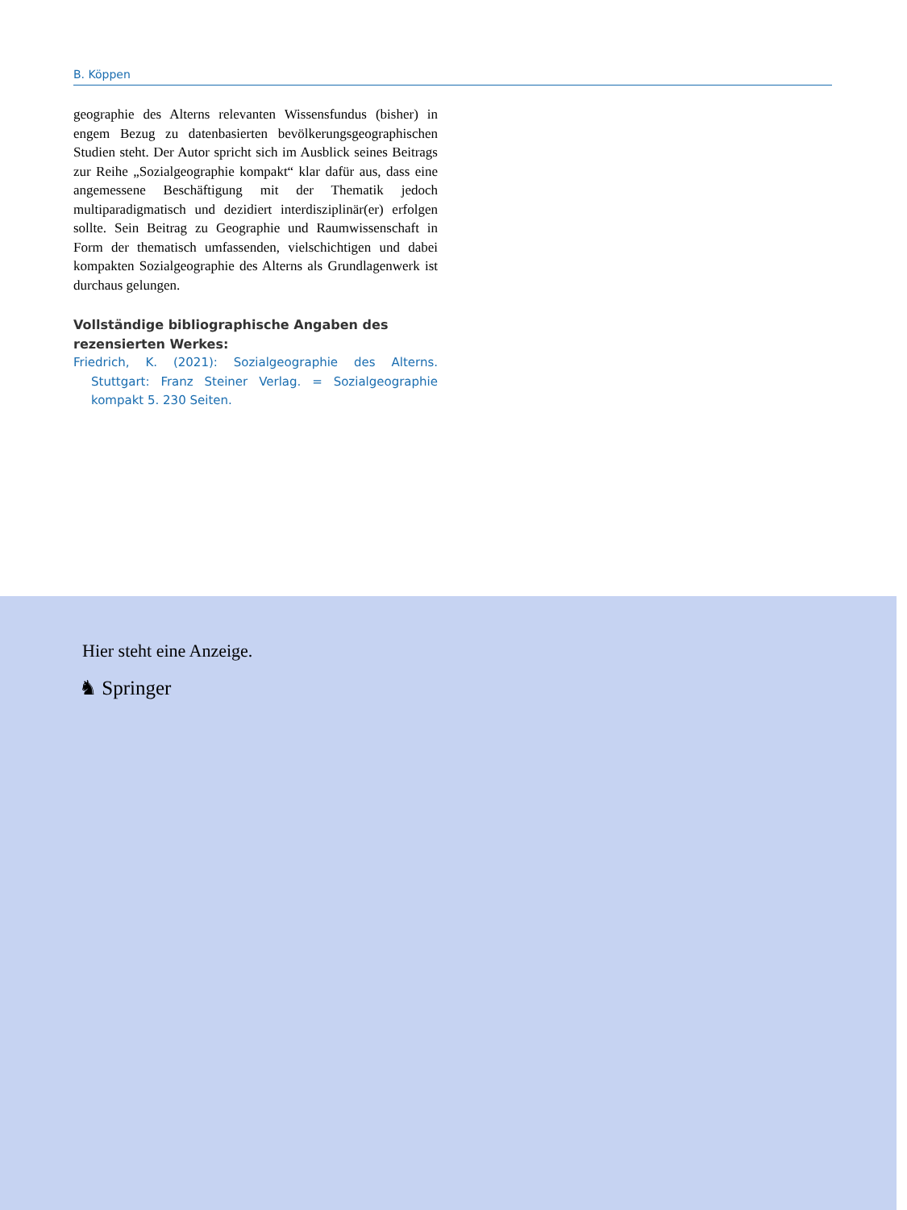B. Köppen
geographie des Alterns relevanten Wissensfundus (bisher) in engem Bezug zu datenbasierten bevölkerungsgeographischen Studien steht. Der Autor spricht sich im Ausblick seines Beitrags zur Reihe „Sozialgeographie kompakt“ klar dafür aus, dass eine angemessene Beschäftigung mit der Thematik jedoch multiparadigmatisch und dezidiert interdisziplinär(er) erfolgen sollte. Sein Beitrag zu Geographie und Raumwissenschaft in Form der thematisch umfassenden, vielschichtigen und dabei kompakten Sozialgeographie des Alterns als Grundlagenwerk ist durchaus gelungen.
Vollständige bibliographische Angaben des rezensierten Werkes:
Friedrich, K. (2021): Sozialgeographie des Alterns. Stuttgart: Franz Steiner Verlag. = Sozialgeographie kompakt 5. 230 Seiten.
Hier steht eine Anzeige.
♞ Springer